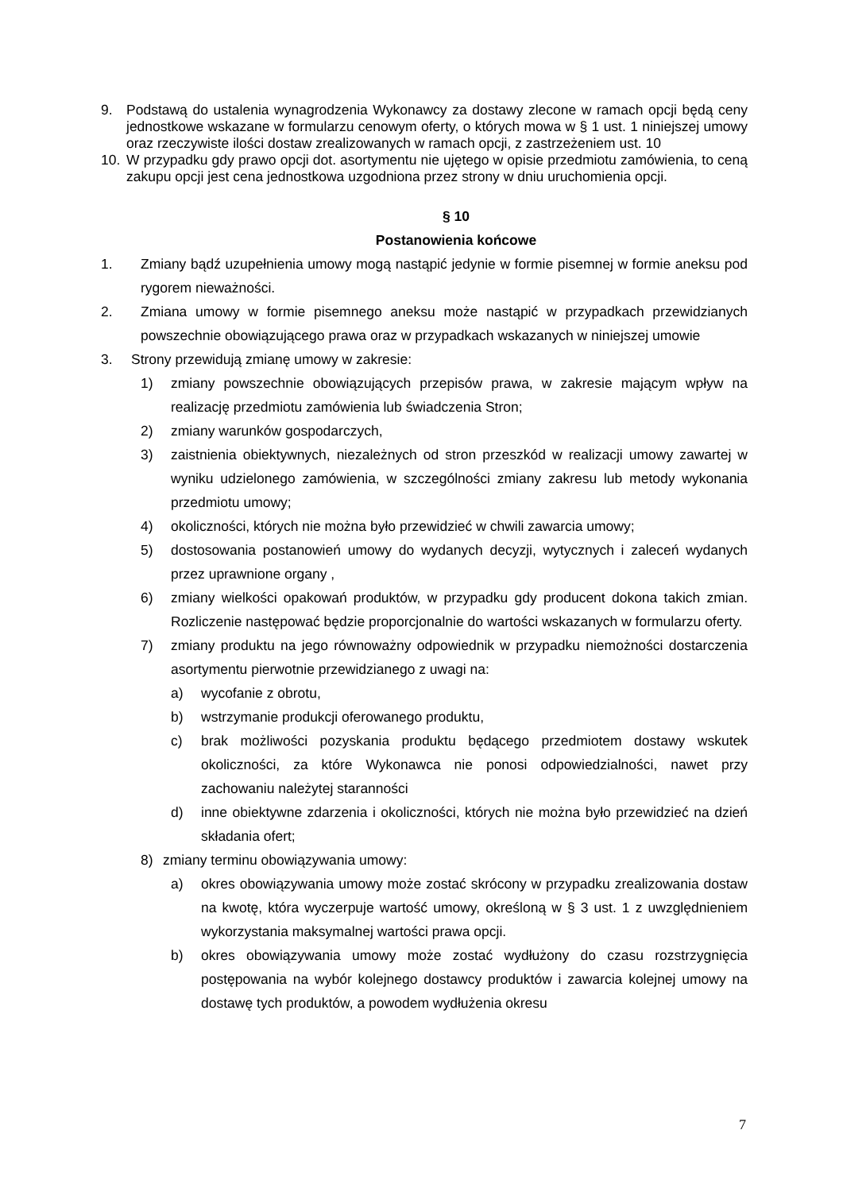9. Podstawą do ustalenia wynagrodzenia Wykonawcy za dostawy zlecone w ramach opcji będą ceny jednostkowe wskazane w formularzu cenowym oferty, o których mowa w § 1 ust. 1 niniejszej umowy oraz rzeczywiste ilości dostaw zrealizowanych w ramach opcji, z zastrzeżeniem ust. 10
10. W przypadku gdy prawo opcji dot. asortymentu nie ujętego w opisie przedmiotu zamówienia, to ceną zakupu opcji jest cena jednostkowa uzgodniona przez strony w dniu uruchomienia opcji.
§ 10
Postanowienia końcowe
1. Zmiany bądź uzupełnienia umowy mogą nastąpić jedynie w formie pisemnej w formie aneksu pod rygorem nieważności.
2. Zmiana umowy w formie pisemnego aneksu może nastąpić w przypadkach przewidzianych powszechnie obowiązującego prawa oraz w przypadkach wskazanych w niniejszej umowie
3. Strony przewidują zmianę umowy w zakresie:
1) zmiany powszechnie obowiązujących przepisów prawa, w zakresie mającym wpływ na realizację przedmiotu zamówienia lub świadczenia Stron;
2) zmiany warunków gospodarczych,
3) zaistnienia obiektywnych, niezależnych od stron przeszkód w realizacji umowy zawartej w wyniku udzielonego zamówienia, w szczególności zmiany zakresu lub metody wykonania przedmiotu umowy;
4) okoliczności, których nie można było przewidzieć w chwili zawarcia umowy;
5) dostosowania postanowień umowy do wydanych decyzji, wytycznych i zaleceń wydanych przez uprawnione organy ,
6) zmiany wielkości opakowań produktów, w przypadku gdy producent dokona takich zmian. Rozliczenie następować będzie proporcjonalnie do wartości wskazanych w formularzu oferty.
7) zmiany produktu na jego równoważny odpowiednik w przypadku niemożności dostarczenia asortymentu pierwotnie przewidzianego z uwagi na:
a) wycofanie z obrotu,
b) wstrzymanie produkcji oferowanego produktu,
c) brak możliwości pozyskania produktu będącego przedmiotem dostawy wskutek okoliczności, za które Wykonawca nie ponosi odpowiedzialności, nawet przy zachowaniu należytej staranności
d) inne obiektywne zdarzenia i okoliczności, których nie można było przewidzieć na dzień składania ofert;
8) zmiany terminu obowiązywania umowy:
a) okres obowiązywania umowy może zostać skrócony w przypadku zrealizowania dostaw na kwotę, która wyczerpuje wartość umowy, określoną w § 3 ust. 1 z uwzględnieniem wykorzystania maksymalnej wartości prawa opcji.
b) okres obowiązywania umowy może zostać wydłużony do czasu rozstrzygnięcia postępowania na wybór kolejnego dostawcy produktów i zawarcia kolejnej umowy na dostawę tych produktów, a powodem wydłużenia okresu
7